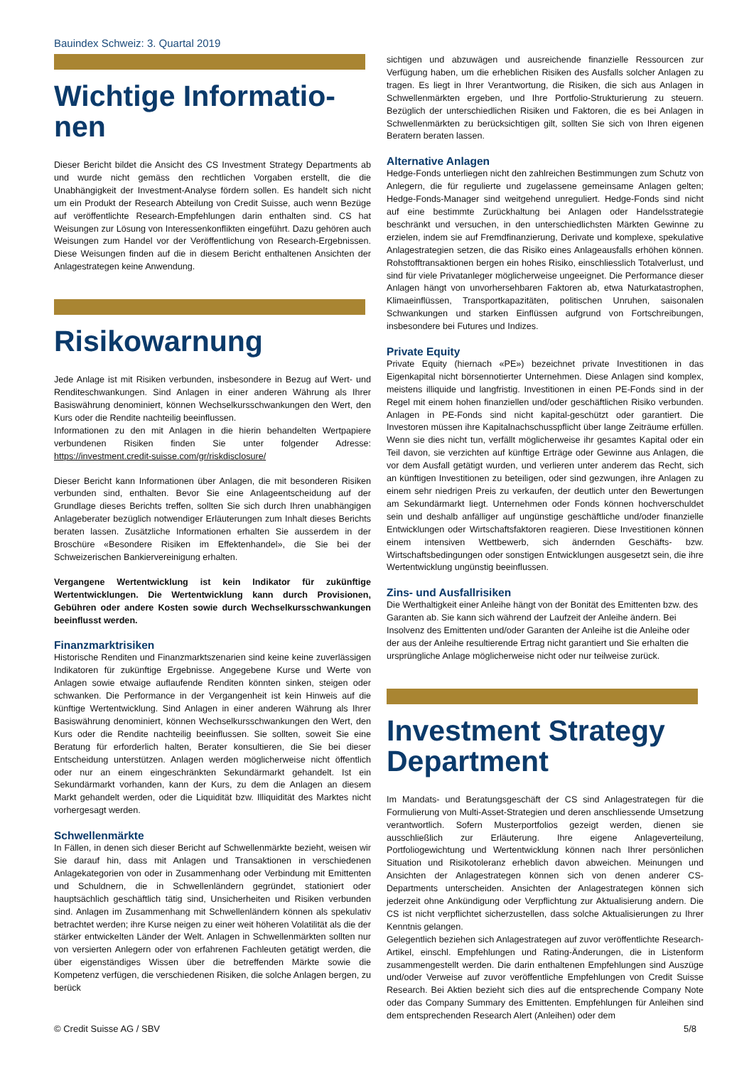Bauindex Schweiz: 3. Quartal 2019
Wichtige Informatio-
nen
Dieser Bericht bildet die Ansicht des CS Investment Strategy Departments ab und wurde nicht gemäss den rechtlichen Vorgaben erstellt, die die Unabhängigkeit der Investment-Analyse fördern sollen. Es handelt sich nicht um ein Produkt der Research Abteilung von Credit Suisse, auch wenn Bezüge auf veröffentlichte Research-Empfehlungen darin enthalten sind. CS hat Weisungen zur Lösung von Interessenkonflikten eingeführt. Dazu gehören auch Weisungen zum Handel vor der Veröffentlichung von Research-Ergebnissen. Diese Weisungen finden auf die in diesem Bericht enthaltenen Ansichten der Anlagestrategen keine Anwendung.
Risikowarnung
Jede Anlage ist mit Risiken verbunden, insbesondere in Bezug auf Wert- und Renditeschwankungen. Sind Anlagen in einer anderen Währung als Ihrer Basiswährung denominiert, können Wechselkursschwankungen den Wert, den Kurs oder die Rendite nachteilig beeinflussen.
Informationen zu den mit Anlagen in die hierin behandelten Wertpapiere verbundenen Risiken finden Sie unter folgender Adresse: https://investment.credit-suisse.com/gr/riskdisclosure/
Dieser Bericht kann Informationen über Anlagen, die mit besonderen Risiken verbunden sind, enthalten. Bevor Sie eine Anlageentscheidung auf der Grundlage dieses Berichts treffen, sollten Sie sich durch Ihren unabhängigen Anlageberater bezüglich notwendiger Erläuterungen zum Inhalt dieses Berichts beraten lassen. Zusätzliche Informationen erhalten Sie ausserdem in der Broschüre «Besondere Risiken im Effektenhandel», die Sie bei der Schweizerischen Bankiervereinigung erhalten.
Vergangene Wertentwicklung ist kein Indikator für zukünftige Wertentwicklungen. Die Wertentwicklung kann durch Provisionen, Gebühren oder andere Kosten sowie durch Wechselkursschwankungen beeinflusst werden.
Finanzmarktrisiken
Historische Renditen und Finanzmarktszenarien sind keine keine zuverlässigen Indikatoren für zukünftige Ergebnisse. Angegebene Kurse und Werte von Anlagen sowie etwaige auflaufende Renditen könnten sinken, steigen oder schwanken. Die Performance in der Vergangenheit ist kein Hinweis auf die künftige Wertentwicklung. Sind Anlagen in einer anderen Währung als Ihrer Basiswährung denominiert, können Wechselkursschwankungen den Wert, den Kurs oder die Rendite nachteilig beeinflussen. Sie sollten, soweit Sie eine Beratung für erforderlich halten, Berater konsultieren, die Sie bei dieser Entscheidung unterstützen. Anlagen werden möglicherweise nicht öffentlich oder nur an einem eingeschränkten Sekundärmarkt gehandelt. Ist ein Sekundärmarkt vorhanden, kann der Kurs, zu dem die Anlagen an diesem Markt gehandelt werden, oder die Liquidität bzw. Illiquidität des Marktes nicht vorhergesagt werden.
Schwellenmärkte
In Fällen, in denen sich dieser Bericht auf Schwellenmärkte bezieht, weisen wir Sie darauf hin, dass mit Anlagen und Transaktionen in verschiedenen Anlagekategorien von oder in Zusammenhang oder Verbindung mit Emittenten und Schuldnern, die in Schwellenländern gegründet, stationiert oder hauptsächlich geschäftlich tätig sind, Unsicherheiten und Risiken verbunden sind. Anlagen im Zusammenhang mit Schwellenländern können als spekulativ betrachtet werden; ihre Kurse neigen zu einer weit höheren Volatilität als die der stärker entwickelten Länder der Welt. Anlagen in Schwellenmärkten sollten nur von versierten Anlegern oder von erfahrenen Fachleuten getätigt werden, die über eigenständiges Wissen über die betreffenden Märkte sowie die Kompetenz verfügen, die verschiedenen Risiken, die solche Anlagen bergen, zu berück
sichtigen und abzuwägen und ausreichende finanzielle Ressourcen zur Verfügung haben, um die erheblichen Risiken des Ausfalls solcher Anlagen zu tragen. Es liegt in Ihrer Verantwortung, die Risiken, die sich aus Anlagen in Schwellenmärkten ergeben, und Ihre Portfolio-Strukturierung zu steuern. Bezüglich der unterschiedlichen Risiken und Faktoren, die es bei Anlagen in Schwellenmärkten zu berücksichtigen gilt, sollten Sie sich von Ihren eigenen Beratern beraten lassen.
Alternative Anlagen
Hedge-Fonds unterliegen nicht den zahlreichen Bestimmungen zum Schutz von Anlegern, die für regulierte und zugelassene gemeinsame Anlagen gelten; Hedge-Fonds-Manager sind weitgehend unreguliert. Hedge-Fonds sind nicht auf eine bestimmte Zurückhaltung bei Anlagen oder Handelsstrategie beschränkt und versuchen, in den unterschiedlichsten Märkten Gewinne zu erzielen, indem sie auf Fremdfinanzierung, Derivate und komplexe, spekulative Anlagestrategien setzen, die das Risiko eines Anlageausfalls erhöhen können. Rohstofftransaktionen bergen ein hohes Risiko, einschliesslich Totalverlust, und sind für viele Privatanleger möglicherweise ungeeignet. Die Performance dieser Anlagen hängt von unvorhersehbaren Faktoren ab, etwa Naturkatastrophen, Klimaeinflüssen, Transportkapazitäten, politischen Unruhen, saisonalen Schwankungen und starken Einflüssen aufgrund von Fortschreibungen, insbesondere bei Futures und Indizes.
Private Equity
Private Equity (hiernach «PE») bezeichnet private Investitionen in das Eigenkapital nicht börsennotierter Unternehmen. Diese Anlagen sind komplex, meistens illiquide und langfristig. Investitionen in einen PE-Fonds sind in der Regel mit einem hohen finanziellen und/oder geschäftlichen Risiko verbunden. Anlagen in PE-Fonds sind nicht kapital-geschützt oder garantiert. Die Investoren müssen ihre Kapitalnachschusspflicht über lange Zeiträume erfüllen. Wenn sie dies nicht tun, verfällt möglicherweise ihr gesamtes Kapital oder ein Teil davon, sie verzichten auf künftige Erträge oder Gewinne aus Anlagen, die vor dem Ausfall getätigt wurden, und verlieren unter anderem das Recht, sich an künftigen Investitionen zu beteiligen, oder sind gezwungen, ihre Anlagen zu einem sehr niedrigen Preis zu verkaufen, der deutlich unter den Bewertungen am Sekundärmarkt liegt. Unternehmen oder Fonds können hochverschuldet sein und deshalb anfälliger auf ungünstige geschäftliche und/oder finanzielle Entwicklungen oder Wirtschaftsfaktoren reagieren. Diese Investitionen können einem intensiven Wettbewerb, sich ändernden Geschäfts- bzw. Wirtschaftsbedingungen oder sonstigen Entwicklungen ausgesetzt sein, die ihre Wertentwicklung ungünstig beeinflussen.
Zins- und Ausfallrisiken
Die Werthaltigkeit einer Anleihe hängt von der Bonität des Emittenten bzw. des Garanten ab. Sie kann sich während der Laufzeit der Anleihe ändern. Bei Insolvenz des Emittenten und/oder Garanten der Anleihe ist die Anleihe oder der aus der Anleihe resultierende Ertrag nicht garantiert und Sie erhalten die ursprüngliche Anlage möglicherweise nicht oder nur teilweise zurück.
Investment Strategy
Department
Im Mandats- und Beratungsgeschäft der CS sind Anlagestrategen für die Formulierung von Multi-Asset-Strategien und deren anschliessende Umsetzung verantwortlich. Sofern Musterportfolios gezeigt werden, dienen sie ausschließlich zur Erläuterung. Ihre eigene Anlageverteilung, Portfoliogewichtung und Wertentwicklung können nach Ihrer persönlichen Situation und Risikotoleranz erheblich davon abweichen. Meinungen und Ansichten der Anlagestrategen können sich von denen anderer CS-Departments unterscheiden. Ansichten der Anlagestrategen können sich jederzeit ohne Ankündigung oder Verpflichtung zur Aktualisierung andern. Die CS ist nicht verpflichtet sicherzustellen, dass solche Aktualisierungen zu Ihrer Kenntnis gelangen.
Gelegentlich beziehen sich Anlagestrategen auf zuvor veröffentlichte Research-Artikel, einschl. Empfehlungen und Rating-Änderungen, die in Listenform zusammengestellt werden. Die darin enthaltenen Empfehlungen sind Auszüge und/oder Verweise auf zuvor veröffentliche Empfehlungen von Credit Suisse Research. Bei Aktien bezieht sich dies auf die entsprechende Company Note oder das Company Summary des Emittenten. Empfehlungen für Anleihen sind dem entsprechenden Research Alert (Anleihen) oder dem
© Credit Suisse AG / SBV 5/8